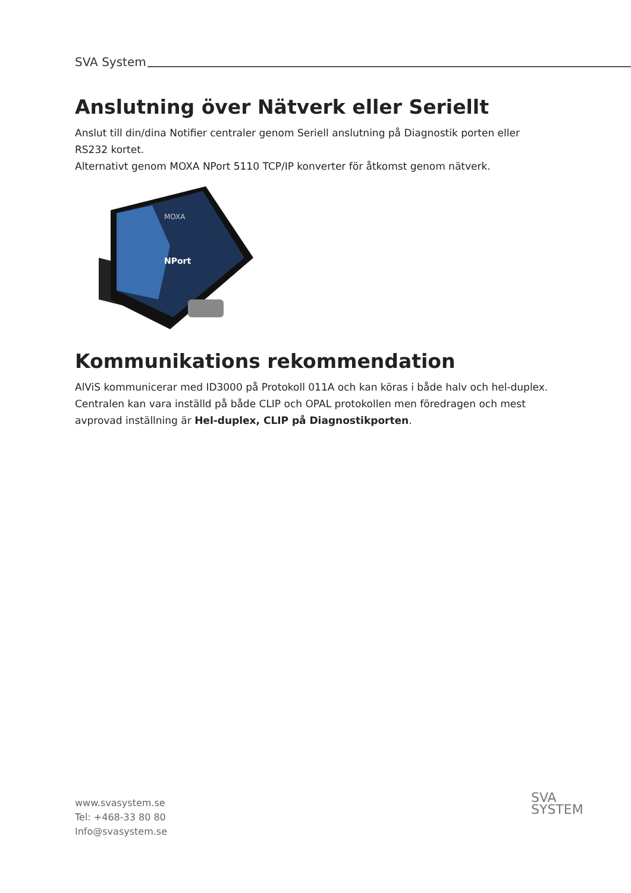SVA System
Anslutning över Nätverk eller Seriellt
Anslut till din/dina Notifier centraler genom Seriell anslutning på Diagnostik porten eller RS232 kortet.
Alternativt genom MOXA NPort 5110 TCP/IP konverter för åtkomst genom nätverk.
MOXA
NPort
Kommunikations rekommendation
AlViS kommunicerar med ID3000 på Protokoll 011A och kan köras i både halv och hel-duplex.
Centralen kan vara inställd på både CLIP och OPAL protokollen men föredragen och mest avprovad inställning är Hel-duplex, CLIP på Diagnostikporten.
www.svasystem.se
Tel: +468-33 80 80
Info@svasystem.se
SVA
SYSTEM